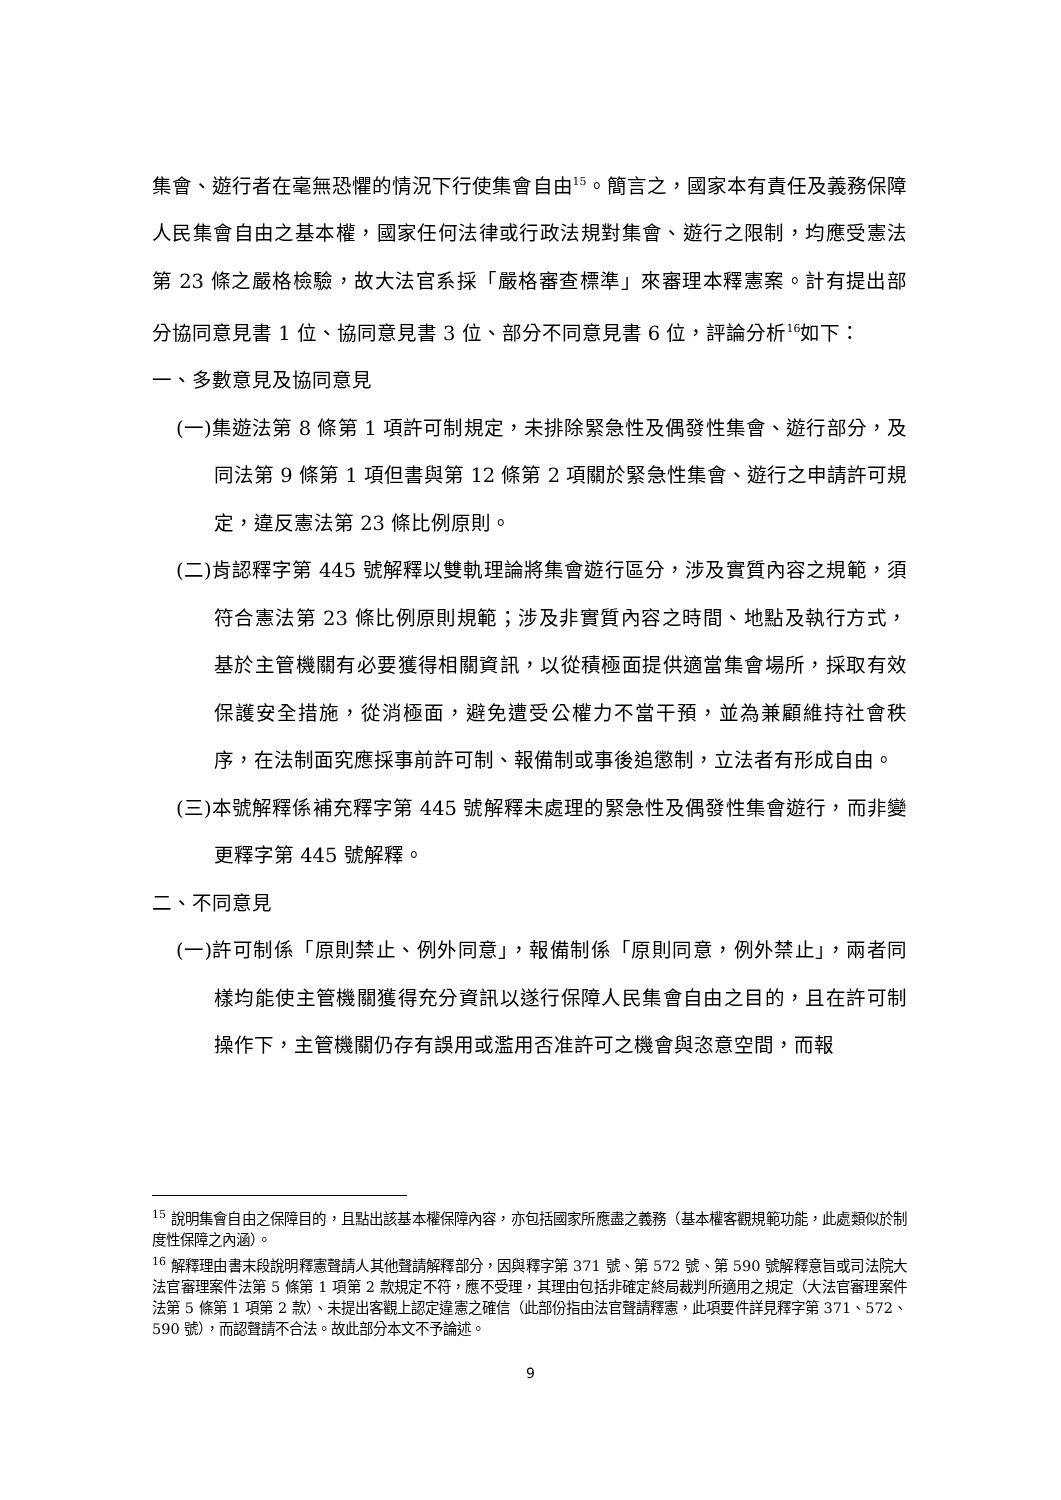集會、遊行者在毫無恐懼的情況下行使集會自由<sup>15</sup>。簡言之，國家本有責任及義務保障人民集會自由之基本權，國家任何法律或行政法規對集會、遊行之限制，均應受憲法第 23 條之嚴格檢驗，故大法官系採「嚴格審查標準」來審理本釋憲案。計有提出部分協同意見書 1 位、協同意見書 3 位、部分不同意見書 6 位，評論分析<sup>16</sup>如下：
一、多數意見及協同意見
(一)集遊法第 8 條第 1 項許可制規定，未排除緊急性及偶發性集會、遊行部分，及同法第 9 條第 1 項但書與第 12 條第 2 項關於緊急性集會、遊行之申請許可規定，違反憲法第 23 條比例原則。
(二)肯認釋字第 445 號解釋以雙軌理論將集會遊行區分，涉及實質內容之規範，須符合憲法第 23 條比例原則規範；涉及非實質內容之時間、地點及執行方式，基於主管機關有必要獲得相關資訊，以從積極面提供適當集會場所，採取有效保護安全措施，從消極面，避免遭受公權力不當干預，並為兼顧維持社會秩序，在法制面究應採事前許可制、報備制或事後追懲制，立法者有形成自由。
(三)本號解釋係補充釋字第 445 號解釋未處理的緊急性及偶發性集會遊行，而非變更釋字第 445 號解釋。
二、不同意見
(一)許可制係「原則禁止、例外同意」，報備制係「原則同意，例外禁止」，兩者同樣均能使主管機關獲得充分資訊以遂行保障人民集會自由之目的，且在許可制操作下，主管機關仍存有誤用或濫用否准許可之機會與恣意空間，而報
<sup>15</sup> 說明集會自由之保障目的，且點出該基本權保障內容，亦包括國家所應盡之義務（基本權客觀規範功能，此處類似於制度性保障之內涵）。
<sup>16</sup> 解釋理由書末段說明釋憲聲請人其他聲請解釋部分，因與釋字第 371 號、第 572 號、第 590 號解釋意旨或司法院大法官審理案件法第 5 條第 1 項第 2 款規定不符，應不受理，其理由包括非確定終局裁判所適用之規定（大法官審理案件法第 5 條第 1 項第 2 款）、未提出客觀上認定違憲之確信（此部份指由法官聲請釋憲，此項要件詳見釋字第 371、572、590 號），而認聲請不合法。故此部分本文不予論述。
9